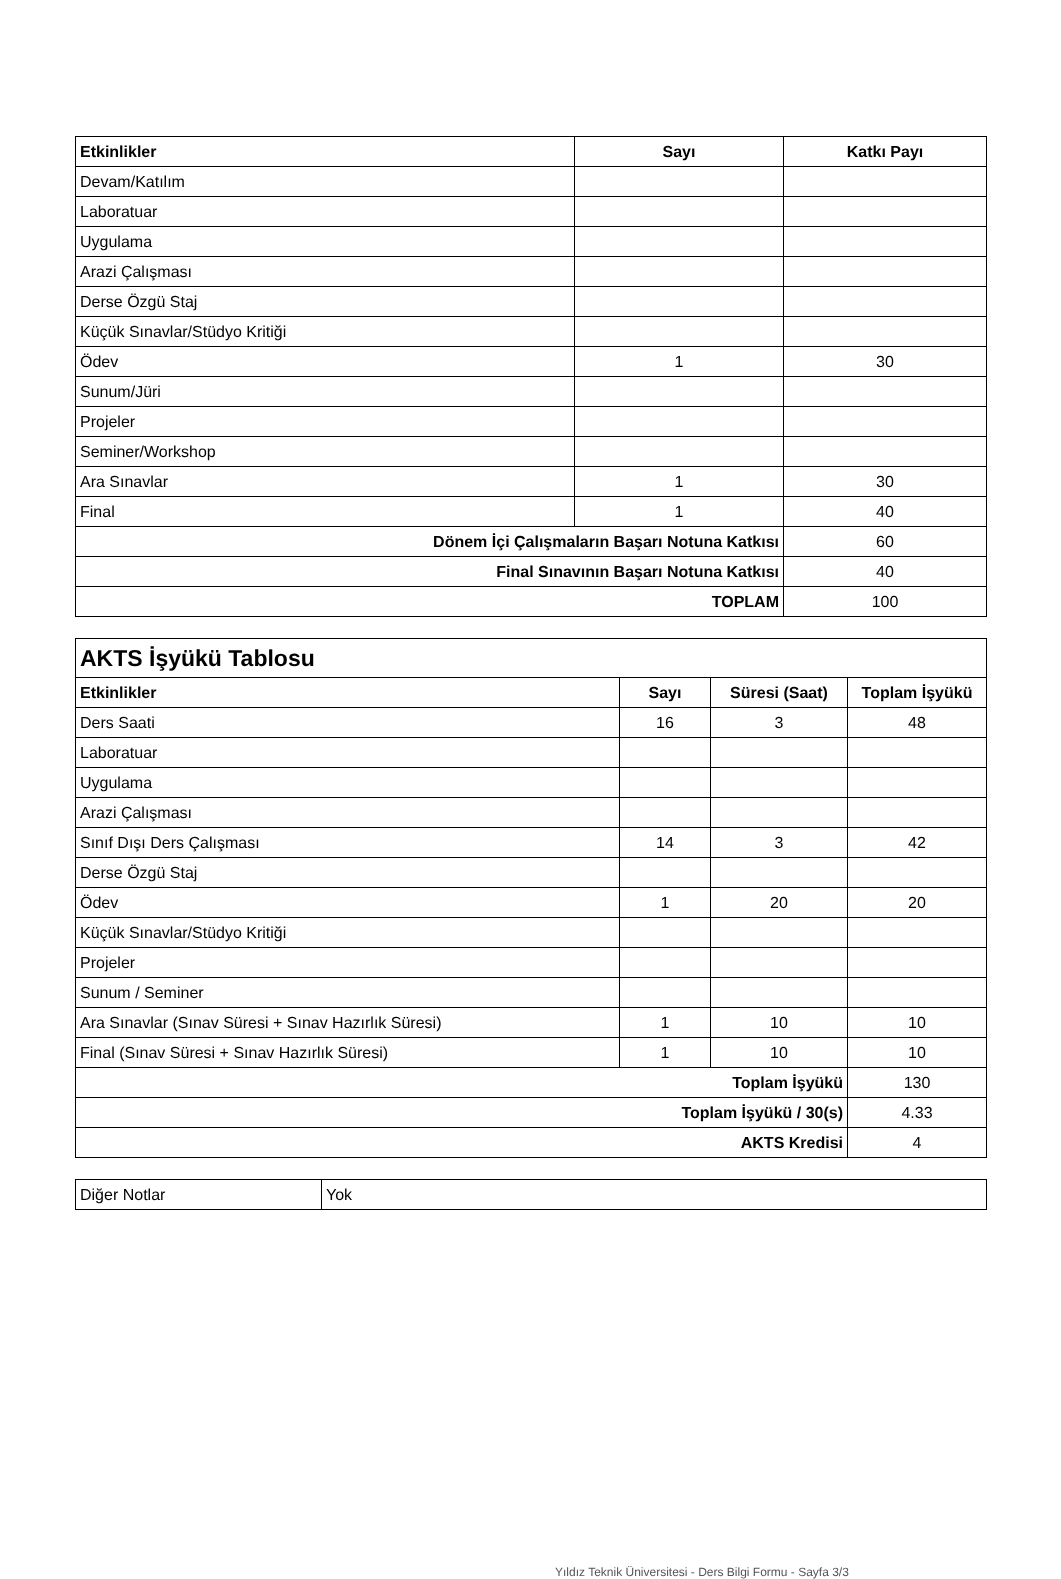| Etkinlikler | Sayı | Katkı Payı |
| --- | --- | --- |
| Devam/Katılım | | |
| Laboratuar | | |
| Uygulama | | |
| Arazi Çalışması | | |
| Derse Özgü Staj | | |
| Küçük Sınavlar/Stüdyo Kritiği | | |
| Ödev | 1 | 30 |
| Sunum/Jüri | | |
| Projeler | | |
| Seminer/Workshop | | |
| Ara Sınavlar | 1 | 30 |
| Final | 1 | 40 |
| Dönem İçi Çalışmaların Başarı Notuna Katkısı | | 60 |
| Final Sınavının Başarı Notuna Katkısı | | 40 |
| TOPLAM | | 100 |
| AKTS İşyükü Tablosu | | | |
| --- | --- | --- | --- |
| Etkinlikler | Sayı | Süresi (Saat) | Toplam İşyükü |
| Ders Saati | 16 | 3 | 48 |
| Laboratuar | | | |
| Uygulama | | | |
| Arazi Çalışması | | | |
| Sınıf Dışı Ders Çalışması | 14 | 3 | 42 |
| Derse Özgü Staj | | | |
| Ödev | 1 | 20 | 20 |
| Küçük Sınavlar/Stüdyo Kritiği | | | |
| Projeler | | | |
| Sunum / Seminer | | | |
| Ara Sınavlar (Sınav Süresi + Sınav Hazırlık Süresi) | 1 | 10 | 10 |
| Final (Sınav Süresi + Sınav Hazırlık Süresi) | 1 | 10 | 10 |
| Toplam İşyükü | | | 130 |
| Toplam İşyükü / 30(s) | | | 4.33 |
| AKTS Kredisi | | | 4 |
| Diğer Notlar | Yok |
Yıldız Teknik Üniversitesi - Ders Bilgi Formu - Sayfa 3/3